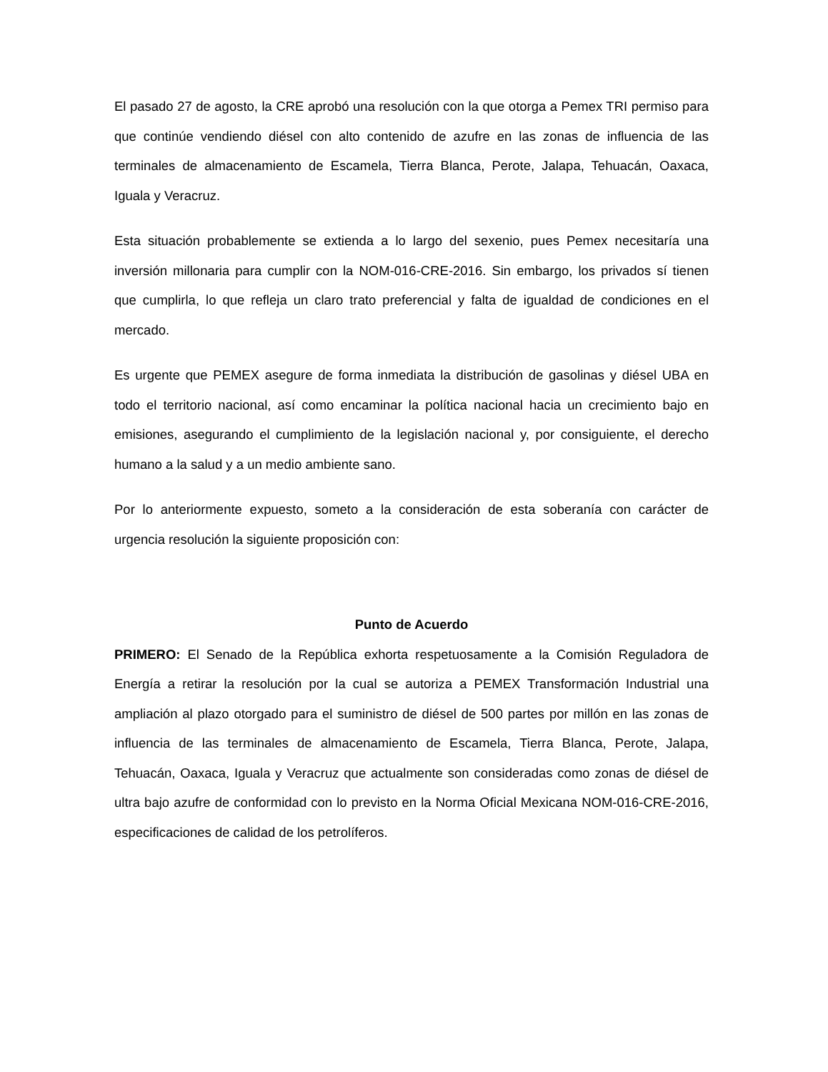El pasado 27 de agosto, la CRE aprobó una resolución con la que otorga a Pemex TRI permiso para que continúe vendiendo diésel con alto contenido de azufre en las zonas de influencia de las terminales de almacenamiento de Escamela, Tierra Blanca, Perote, Jalapa, Tehuacán, Oaxaca, Iguala y Veracruz.
Esta situación probablemente se extienda a lo largo del sexenio, pues Pemex necesitaría una inversión millonaria para cumplir con la NOM-016-CRE-2016. Sin embargo, los privados sí tienen que cumplirla, lo que refleja un claro trato preferencial y falta de igualdad de condiciones en el mercado.
Es urgente que PEMEX asegure de forma inmediata la distribución de gasolinas y diésel UBA en todo el territorio nacional, así como encaminar la política nacional hacia un crecimiento bajo en emisiones, asegurando el cumplimiento de la legislación nacional y, por consiguiente, el derecho humano a la salud y a un medio ambiente sano.
Por lo anteriormente expuesto, someto a la consideración de esta soberanía con carácter de urgencia resolución la siguiente proposición con:
Punto de Acuerdo
PRIMERO: El Senado de la República exhorta respetuosamente a la Comisión Reguladora de Energía a retirar la resolución por la cual se autoriza a PEMEX Transformación Industrial una ampliación al plazo otorgado para el suministro de diésel de 500 partes por millón en las zonas de influencia de las terminales de almacenamiento de Escamela, Tierra Blanca, Perote, Jalapa, Tehuacán, Oaxaca, Iguala y Veracruz que actualmente son consideradas como zonas de diésel de ultra bajo azufre de conformidad con lo previsto en la Norma Oficial Mexicana NOM-016-CRE-2016, especificaciones de calidad de los petrolíferos.